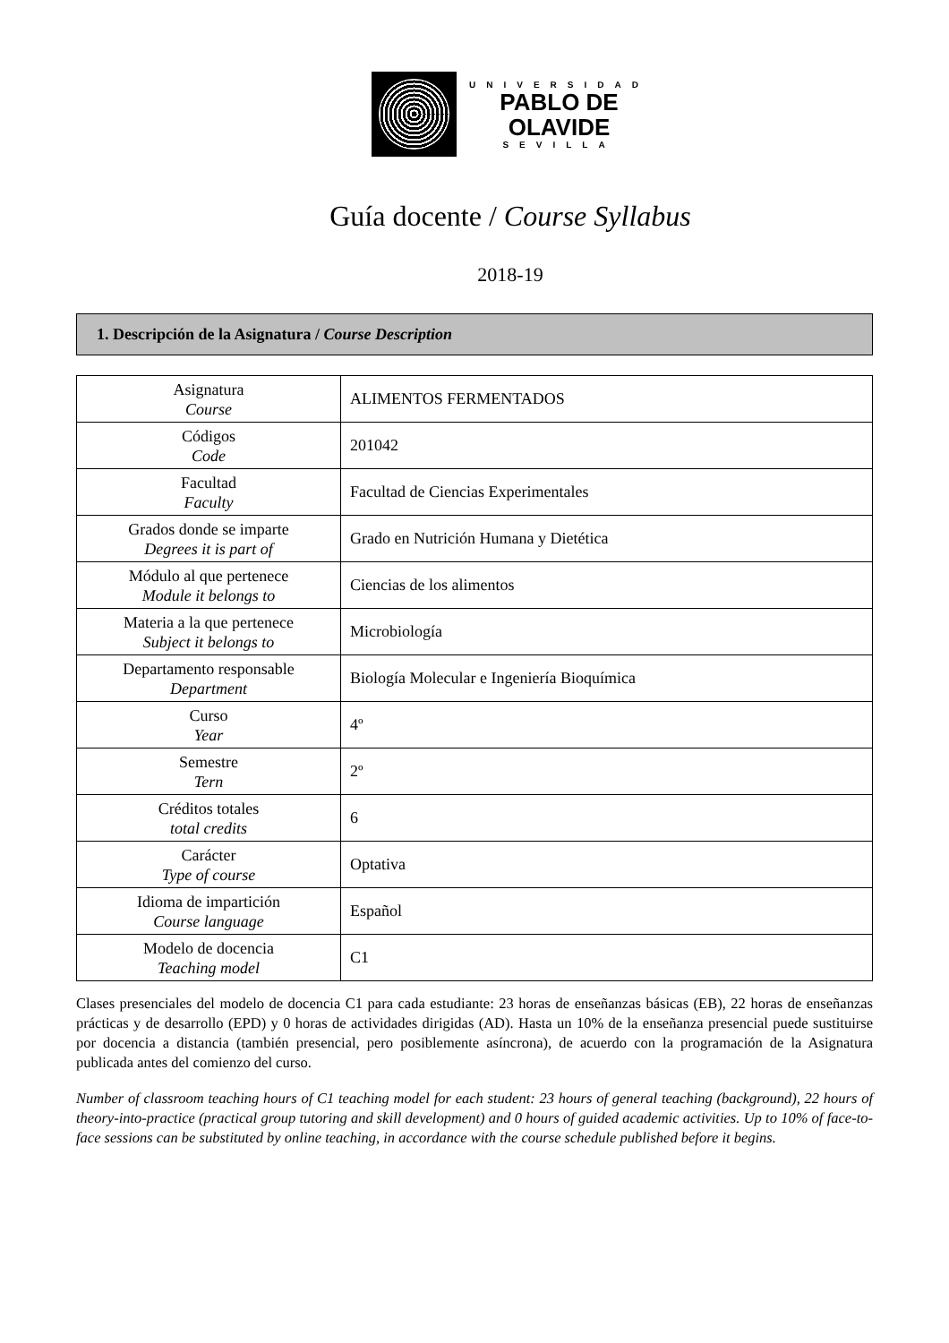UNIVERSIDAD
PABLO DE
OLAVIDE
SEVILLA
Guía docente / Course Syllabus
2018-19
1. Descripción de la Asignatura / Course Description
| Asignatura Course | ALIMENTOS FERMENTADOS |
| Códigos Code | 201042 |
| Facultad Faculty | Facultad de Ciencias Experimentales |
| Grados donde se imparte Degrees it is part of | Grado en Nutrición Humana y Dietética |
| Módulo al que pertenece Module it belongs to | Ciencias de los alimentos |
| Materia a la que pertenece Subject it belongs to | Microbiología |
| Departamento responsable Department | Biología Molecular e Ingeniería Bioquímica |
| Curso Year | 4º |
| Semestre Tern | 2º |
| Créditos totales total credits | 6 |
| Carácter Type of course | Optativa |
| Idioma de impartición Course language | Español |
| Modelo de docencia Teaching model | C1 |
Clases presenciales del modelo de docencia C1 para cada estudiante: 23 horas de enseñanzas básicas (EB), 22 horas de enseñanzas prácticas y de desarrollo (EPD) y 0 horas de actividades dirigidas (AD). Hasta un 10% de la enseñanza presencial puede sustituirse por docencia a distancia (también presencial, pero posiblemente asíncrona), de acuerdo con la programación de la Asignatura publicada antes del comienzo del curso.
Number of classroom teaching hours of C1 teaching model for each student: 23 hours of general teaching (background), 22 hours of theory-into-practice (practical group tutoring and skill development) and 0 hours of guided academic activities. Up to 10% of face-to-face sessions can be substituted by online teaching, in accordance with the course schedule published before it begins.